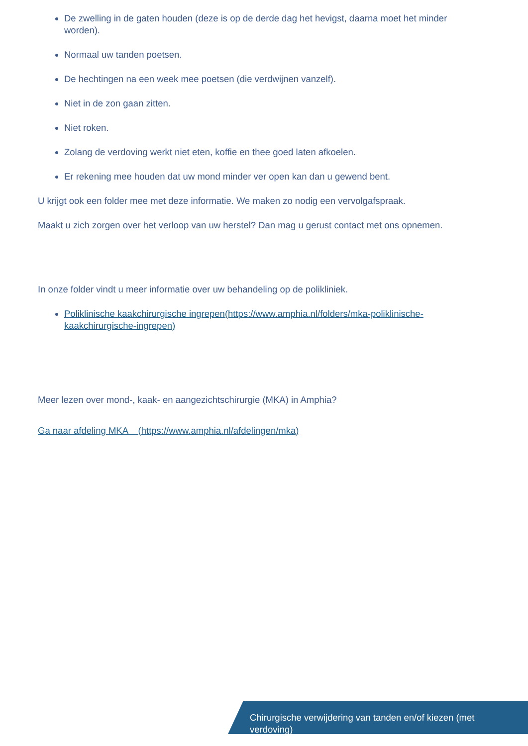De zwelling in de gaten houden (deze is op de derde dag het hevigst, daarna moet het minder worden).
Normaal uw tanden poetsen.
De hechtingen na een week mee poetsen (die verdwijnen vanzelf).
Niet in de zon gaan zitten.
Niet roken.
Zolang de verdoving werkt niet eten, koffie en thee goed laten afkoelen.
Er rekening mee houden dat uw mond minder ver open kan dan u gewend bent.
U krijgt ook een folder mee met deze informatie. We maken zo nodig een vervolgafspraak.
Maakt u zich zorgen over het verloop van uw herstel? Dan mag u gerust contact met ons opnemen.
In onze folder vindt u meer informatie over uw behandeling op de polikliniek.
Poliklinische kaakchirurgische ingrepen(https://www.amphia.nl/folders/mka-poliklinische-kaakchirurgische-ingrepen)
Meer lezen over mond-, kaak- en aangezichtschirurgie (MKA) in Amphia?
Ga naar afdeling MKA (https://www.amphia.nl/afdelingen/mka)
Chirurgische verwijdering van tanden en/of kiezen (met verdoving)